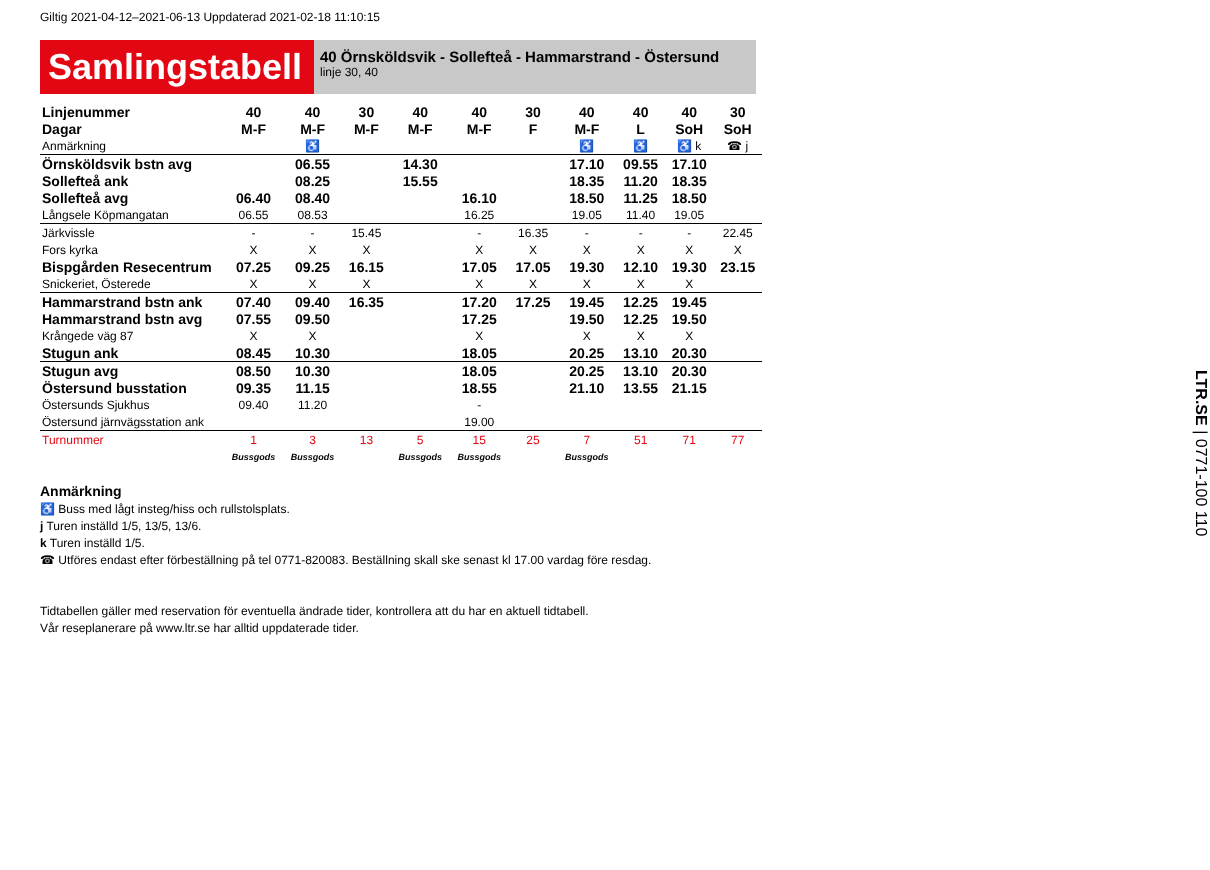Giltig 2021-04-12–2021-06-13 Uppdaterad 2021-02-18 11:10:15
Samlingstabell
40 Örnsköldsvik - Sollefteå - Hammarstrand - Östersund
linje 30, 40
| Linjenummer | 40 | 40 | 30 | 40 | 40 | 30 | 40 | 40 | 40 | 30 |
| Dagar | M-F | M-F | M-F | M-F | M-F | F | M-F | L | SoH | SoH |
| Anmärkning | | ♿ | | | | | ♿ | ♿ | ♿ k | ☎ j |
| Örnsköldsvik bstn avg | | 06.55 | | 14.30 | | | 17.10 | 09.55 | 17.10 | |
| Sollefteå ank | | 08.25 | | 15.55 | | | 18.35 | 11.20 | 18.35 | |
| Sollefteå avg | 06.40 | 08.40 | | | 16.10 | | 18.50 | 11.25 | 18.50 | |
| Långsele Köpmangatan | 06.55 | 08.53 | | | 16.25 | | 19.05 | 11.40 | 19.05 | |
| Järkvissle | - | - | 15.45 | | - | 16.35 | - | - | - | 22.45 |
| Fors kyrka | X | X | X | | X | X | X | X | X | X |
| Bispgården Resecentrum | 07.25 | 09.25 | 16.15 | | 17.05 | 17.05 | 19.30 | 12.10 | 19.30 | 23.15 |
| Snickeriet, Österede | X | X | X | | X | X | X | X | X | |
| Hammarstrand bstn ank | 07.40 | 09.40 | 16.35 | | 17.20 | 17.25 | 19.45 | 12.25 | 19.45 | |
| Hammarstrand bstn avg | 07.55 | 09.50 | | | 17.25 | | 19.50 | 12.25 | 19.50 | |
| Krångede väg 87 | X | X | | | X | | X | X | X | |
| Stugun ank | 08.45 | 10.30 | | | 18.05 | | 20.25 | 13.10 | 20.30 | |
| Stugun avg | 08.50 | 10.30 | | | 18.05 | | 20.25 | 13.10 | 20.30 | |
| Östersund busstation | 09.35 | 11.15 | | | 18.55 | | 21.10 | 13.55 | 21.15 | |
| Östersunds Sjukhus | 09.40 | 11.20 | | | - | | | | | |
| Östersund järnvägsstation ank | | | | | 19.00 | | | | | |
| Turnummer | 1 | 3 | 13 | 5 | 15 | 25 | 7 | 51 | 71 | 77 |
| | Bussgods | Bussgods | | Bussgods | Bussgods | | Bussgods | | | |
Anmärkning
♿ Buss med lågt insteg/hiss och rullstolsplats.
j Turen inställd 1/5, 13/5, 13/6.
k Turen inställd 1/5.
☎ Utföres endast efter förbeställning på tel 0771-820083. Beställning skall ske senast kl 17.00 vardag före resdag.
Tidtabellen gäller med reservation för eventuella ändrade tider, kontrollera att du har en aktuell tidtabell.
Vår reseplanerare på www.ltr.se har alltid uppdaterade tider.
LTR.SE | 0771-100 110